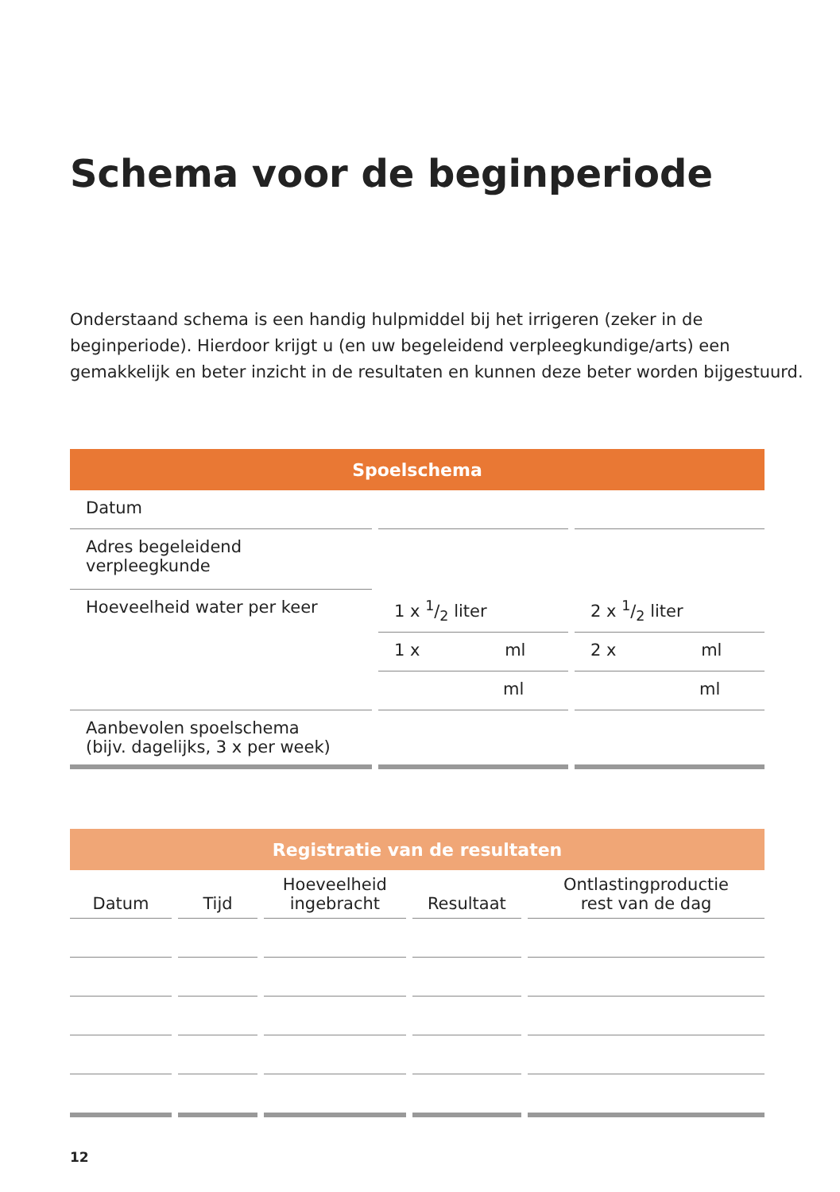Schema voor de beginperiode
Onderstaand schema is een handig hulpmiddel bij het irrigeren (zeker in de beginperiode). Hierdoor krijgt u (en uw begeleidend verpleegkundige/arts) een gemakkelijk en beter inzicht in de resultaten en kunnen deze beter worden bijgestuurd.
| Spoelschema | | |
| --- | --- | --- |
| Datum | | |
| Adres begeleidend verpleegkunde | | |
| Hoeveelheid water per keer | 1 x 1/2 liter | 2 x 1/2 liter |
| | 1 x ml | 2 x ml |
| | ml | ml |
| Aanbevolen spoelschema (bijv. dagelijks, 3 x per week) | | |
| Registratie van de resultaten | | | | |
| --- | --- | --- | --- | --- |
| Datum | Tijd | Hoeveelheid ingebracht | Resultaat | Ontlastingproductie rest van de dag |
12